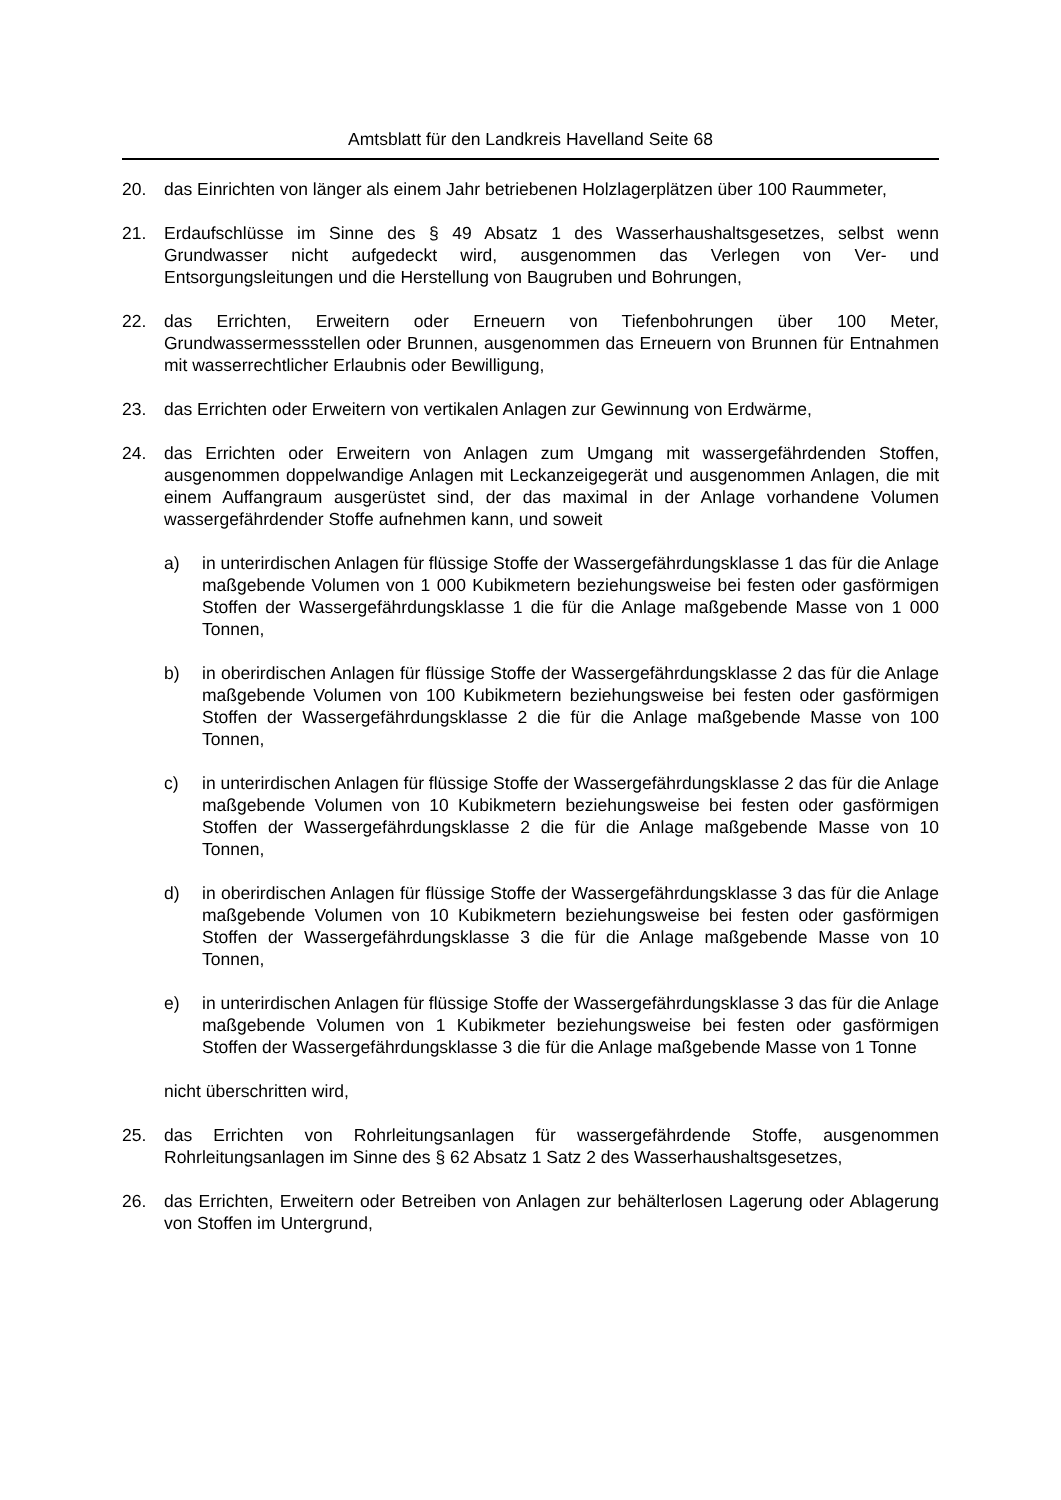Amtsblatt für den Landkreis Havelland Seite 68
20. das Einrichten von länger als einem Jahr betriebenen Holzlagerplätzen über 100 Raummeter,
21. Erdaufschlüsse im Sinne des § 49 Absatz 1 des Wasserhaushaltsgesetzes, selbst wenn Grundwasser nicht aufgedeckt wird, ausgenommen das Verlegen von Ver- und Entsorgungsleitungen und die Herstellung von Baugruben und Bohrungen,
22. das Errichten, Erweitern oder Erneuern von Tiefenbohrungen über 100 Meter, Grundwassermessstellen oder Brunnen, ausgenommen das Erneuern von Brunnen für Entnahmen mit wasserrechtlicher Erlaubnis oder Bewilligung,
23. das Errichten oder Erweitern von vertikalen Anlagen zur Gewinnung von Erdwärme,
24. das Errichten oder Erweitern von Anlagen zum Umgang mit wassergefährdenden Stoffen, ausgenommen doppelwandige Anlagen mit Leckanzeigegerät und ausgenommen Anlagen, die mit einem Auffangraum ausgerüstet sind, der das maximal in der Anlage vorhandene Volumen wassergefährdender Stoffe aufnehmen kann, und soweit
a) in unterirdischen Anlagen für flüssige Stoffe der Wassergefährdungsklasse 1 das für die Anlage maßgebende Volumen von 1 000 Kubikmetern beziehungsweise bei festen oder gasförmigen Stoffen der Wassergefährdungsklasse 1 die für die Anlage maßgebende Masse von 1 000 Tonnen,
b) in oberirdischen Anlagen für flüssige Stoffe der Wassergefährdungsklasse 2 das für die Anlage maßgebende Volumen von 100 Kubikmetern beziehungsweise bei festen oder gasförmigen Stoffen der Wassergefährdungsklasse 2 die für die Anlage maßgebende Masse von 100 Tonnen,
c) in unterirdischen Anlagen für flüssige Stoffe der Wassergefährdungsklasse 2 das für die Anlage maßgebende Volumen von 10 Kubikmetern beziehungsweise bei festen oder gasförmigen Stoffen der Wassergefährdungsklasse 2 die für die Anlage maßgebende Masse von 10 Tonnen,
d) in oberirdischen Anlagen für flüssige Stoffe der Wassergefährdungsklasse 3 das für die Anlage maßgebende Volumen von 10 Kubikmetern beziehungsweise bei festen oder gasförmigen Stoffen der Wassergefährdungsklasse 3 die für die Anlage maßgebende Masse von 10 Tonnen,
e) in unterirdischen Anlagen für flüssige Stoffe der Wassergefährdungsklasse 3 das für die Anlage maßgebende Volumen von 1 Kubikmeter beziehungsweise bei festen oder gasförmigen Stoffen der Wassergefährdungsklasse 3 die für die Anlage maßgebende Masse von 1 Tonne
nicht überschritten wird,
25. das Errichten von Rohrleitungsanlagen für wassergefährdende Stoffe, ausgenommen Rohrleitungsanlagen im Sinne des § 62 Absatz 1 Satz 2 des Wasserhaushaltsgesetzes,
26. das Errichten, Erweitern oder Betreiben von Anlagen zur behälterlosen Lagerung oder Ablagerung von Stoffen im Untergrund,